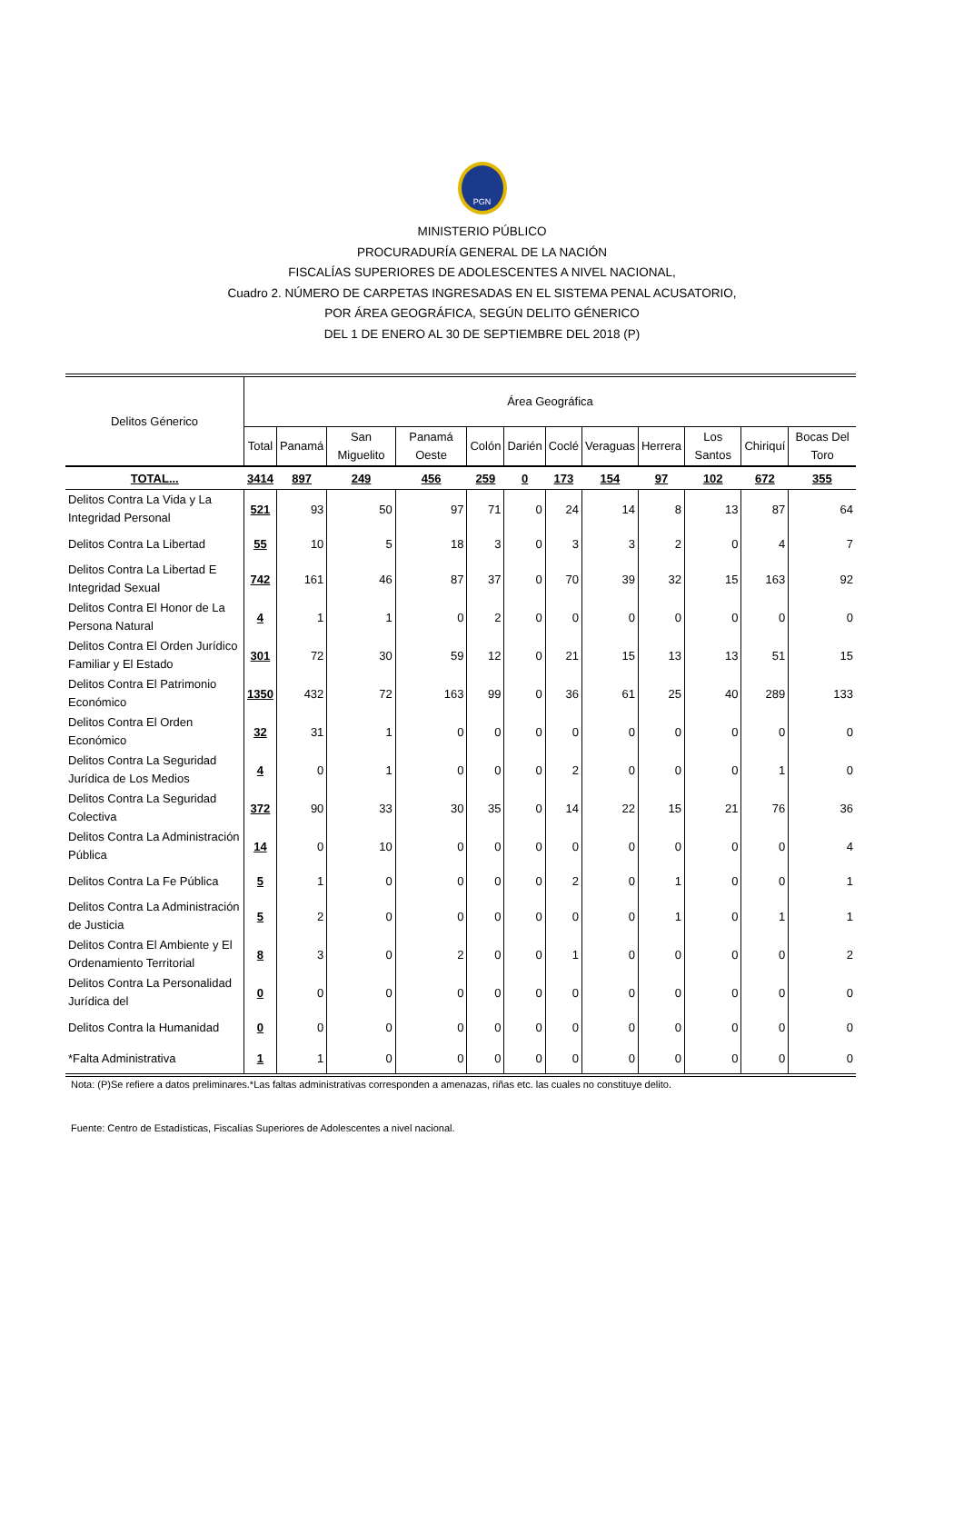PGN
MINISTERIO PÚBLICO
PROCURADURÍA GENERAL DE LA NACIÓN
FISCALÍAS SUPERIORES DE ADOLESCENTES A NIVEL NACIONAL,
Cuadro 2. NÚMERO DE CARPETAS INGRESADAS EN EL SISTEMA PENAL ACUSATORIO,
POR ÁREA GEOGRÁFICA, SEGÚN DELITO GÉNERICO
DEL 1 DE ENERO AL 30 DE SEPTIEMBRE DEL 2018 (P)
| Delitos Génerico | Área Geográfica | | | | | | | | | | | |
| --- | --- | --- | --- | --- | --- | --- | --- | --- | --- | --- | --- | --- |
| | Total | Panamá | San Miguelito | Panamá Oeste | Colón | Darién | Coclé | Veraguas | Herrera | Los Santos | Chiriquí | Bocas Del Toro |
| TOTAL... | 3414 | 897 | 249 | 456 | 259 | 0 | 173 | 154 | 97 | 102 | 672 | 355 |
| Delitos Contra La Vida y La Integridad Personal | 521 | 93 | 50 | 97 | 71 | 0 | 24 | 14 | 8 | 13 | 87 | 64 |
| Delitos Contra La Libertad | 55 | 10 | 5 | 18 | 3 | 0 | 3 | 3 | 2 | 0 | 4 | 7 |
| Delitos Contra La Libertad E Integridad Sexual | 742 | 161 | 46 | 87 | 37 | 0 | 70 | 39 | 32 | 15 | 163 | 92 |
| Delitos Contra El Honor de La Persona Natural | 4 | 1 | 1 | 0 | 2 | 0 | 0 | 0 | 0 | 0 | 0 | 0 |
| Delitos Contra El Orden Jurídico Familiar y El Estado | 301 | 72 | 30 | 59 | 12 | 0 | 21 | 15 | 13 | 13 | 51 | 15 |
| Delitos Contra El Patrimonio Económico | 1350 | 432 | 72 | 163 | 99 | 0 | 36 | 61 | 25 | 40 | 289 | 133 |
| Delitos Contra El Orden Económico | 32 | 31 | 1 | 0 | 0 | 0 | 0 | 0 | 0 | 0 | 0 | 0 |
| Delitos Contra La Seguridad Jurídica de Los Medios | 4 | 0 | 1 | 0 | 0 | 0 | 2 | 0 | 0 | 0 | 1 | 0 |
| Delitos Contra La Seguridad Colectiva | 372 | 90 | 33 | 30 | 35 | 0 | 14 | 22 | 15 | 21 | 76 | 36 |
| Delitos Contra La Administración Pública | 14 | 0 | 10 | 0 | 0 | 0 | 0 | 0 | 0 | 0 | 0 | 4 |
| Delitos Contra La Fe Pública | 5 | 1 | 0 | 0 | 0 | 0 | 2 | 0 | 1 | 0 | 0 | 1 |
| Delitos Contra La Administración de Justicia | 5 | 2 | 0 | 0 | 0 | 0 | 0 | 0 | 1 | 0 | 1 | 1 |
| Delitos Contra El Ambiente y El Ordenamiento Territorial | 8 | 3 | 0 | 2 | 0 | 0 | 1 | 0 | 0 | 0 | 0 | 2 |
| Delitos Contra La Personalidad Jurídica del | 0 | 0 | 0 | 0 | 0 | 0 | 0 | 0 | 0 | 0 | 0 | 0 |
| Delitos Contra la Humanidad | 0 | 0 | 0 | 0 | 0 | 0 | 0 | 0 | 0 | 0 | 0 | 0 |
| *Falta Administrativa | 1 | 1 | 0 | 0 | 0 | 0 | 0 | 0 | 0 | 0 | 0 | 0 |
Nota: (P)Se refiere a datos preliminares.*Las faltas administrativas corresponden a amenazas, riñas etc. las cuales no constituye delito.
Fuente: Centro de Estadísticas, Fiscalías Superiores de Adolescentes a nivel nacional.